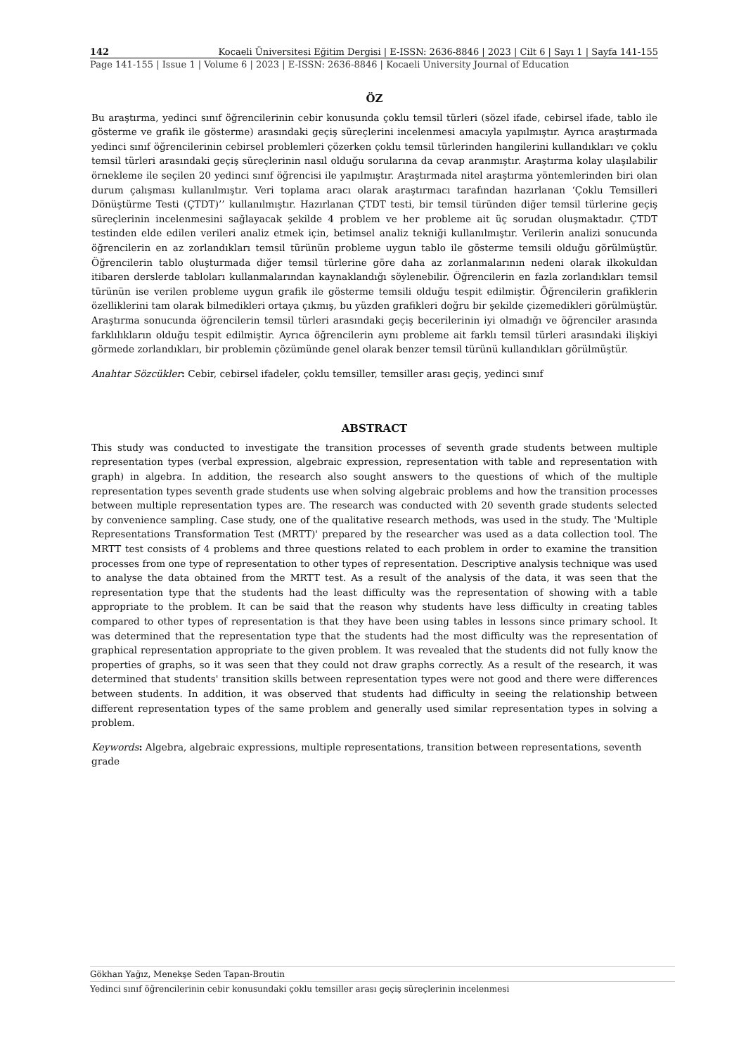142 Kocaeli Üniversitesi Eğitim Dergisi | E-ISSN: 2636-8846 | 2023 | Cilt 6 | Sayı 1 | Sayfa 141-155
Page 141-155 | Issue 1 | Volume 6 | 2023 | E-ISSN: 2636-8846 | Kocaeli University Journal of Education
ÖZ
Bu araştırma, yedinci sınıf öğrencilerinin cebir konusunda çoklu temsil türleri (sözel ifade, cebirsel ifade, tablo ile gösterme ve grafik ile gösterme) arasındaki geçiş süreçlerini incelenmesi amacıyla yapılmıştır. Ayrıca araştırmada yedinci sınıf öğrencilerinin cebirsel problemleri çözerken çoklu temsil türlerinden hangilerini kullandıkları ve çoklu temsil türleri arasındaki geçiş süreçlerinin nasıl olduğu sorularına da cevap aranmıştır. Araştırma kolay ulaşılabilir örnekleme ile seçilen 20 yedinci sınıf öğrencisi ile yapılmıştır. Araştırmada nitel araştırma yöntemlerinden biri olan durum çalışması kullanılmıştır. Veri toplama aracı olarak araştırmacı tarafından hazırlanan ‘Çoklu Temsilleri Dönüştürme Testi (ÇTDT)’’ kullanılmıştır. Hazırlanan ÇTDT testi, bir temsil türünden diğer temsil türlerine geçiş süreçlerinin incelenmesini sağlayacak şekilde 4 problem ve her probleme ait üç sorudan oluşmaktadır. ÇTDT testinden elde edilen verileri analiz etmek için, betimsel analiz tekniği kullanılmıştır. Verilerin analizi sonucunda öğrencilerin en az zorlandıkları temsil türünün probleme uygun tablo ile gösterme temsili olduğu görülmüştür. Öğrencilerin tablo oluşturmada diğer temsil türlerine göre daha az zorlanmalarının nedeni olarak ilkokuldan itibaren derslerde tabloları kullanmalarından kaynaklandığı söylenebilir. Öğrencilerin en fazla zorlandıkları temsil türünün ise verilen probleme uygun grafik ile gösterme temsili olduğu tespit edilmiştir. Öğrencilerin grafiklerin özelliklerini tam olarak bilmedikleri ortaya çıkmış, bu yüzden grafikleri doğru bir şekilde çizemedikleri görülmüştür. Araştırma sonucunda öğrencilerin temsil türleri arasındaki geçiş becerilerinin iyi olmadığı ve öğrenciler arasında farklılıkların olduğu tespit edilmiştir. Ayrıca öğrencilerin aynı probleme ait farklı temsil türleri arasındaki ilişkiyi görmede zorlandıkları, bir problemin çözümünde genel olarak benzer temsil türünü kullandıkları görülmüştür.
Anahtar Sözcükler: Cebir, cebirsel ifadeler, çoklu temsiller, temsiller arası geçiş, yedinci sınıf
ABSTRACT
This study was conducted to investigate the transition processes of seventh grade students between multiple representation types (verbal expression, algebraic expression, representation with table and representation with graph) in algebra. In addition, the research also sought answers to the questions of which of the multiple representation types seventh grade students use when solving algebraic problems and how the transition processes between multiple representation types are. The research was conducted with 20 seventh grade students selected by convenience sampling. Case study, one of the qualitative research methods, was used in the study. The 'Multiple Representations Transformation Test (MRTT)' prepared by the researcher was used as a data collection tool. The MRTT test consists of 4 problems and three questions related to each problem in order to examine the transition processes from one type of representation to other types of representation. Descriptive analysis technique was used to analyse the data obtained from the MRTT test. As a result of the analysis of the data, it was seen that the representation type that the students had the least difficulty was the representation of showing with a table appropriate to the problem. It can be said that the reason why students have less difficulty in creating tables compared to other types of representation is that they have been using tables in lessons since primary school. It was determined that the representation type that the students had the most difficulty was the representation of graphical representation appropriate to the given problem. It was revealed that the students did not fully know the properties of graphs, so it was seen that they could not draw graphs correctly. As a result of the research, it was determined that students' transition skills between representation types were not good and there were differences between students. In addition, it was observed that students had difficulty in seeing the relationship between different representation types of the same problem and generally used similar representation types in solving a problem.
Keywords: Algebra, algebraic expressions, multiple representations, transition between representations, seventh grade
Gökhan Yağız, Menekşe Seden Tapan-Broutin
Yedinci sınıf öğrencilerinin cebir konusundaki çoklu temsiller arası geçiş süreçlerinin incelenmesi